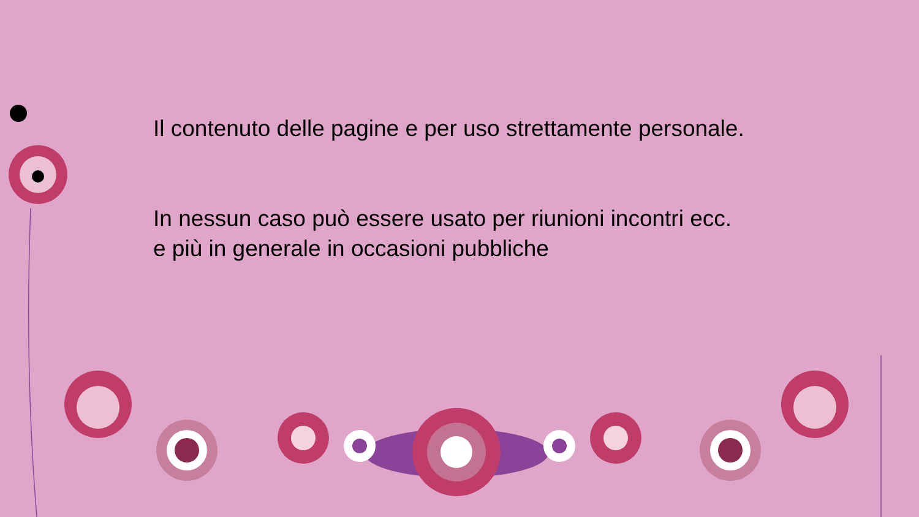Il contenuto delle pagine e per uso strettamente personale.
In nessun caso può essere usato per riunioni incontri ecc.
e più in generale in occasioni pubbliche